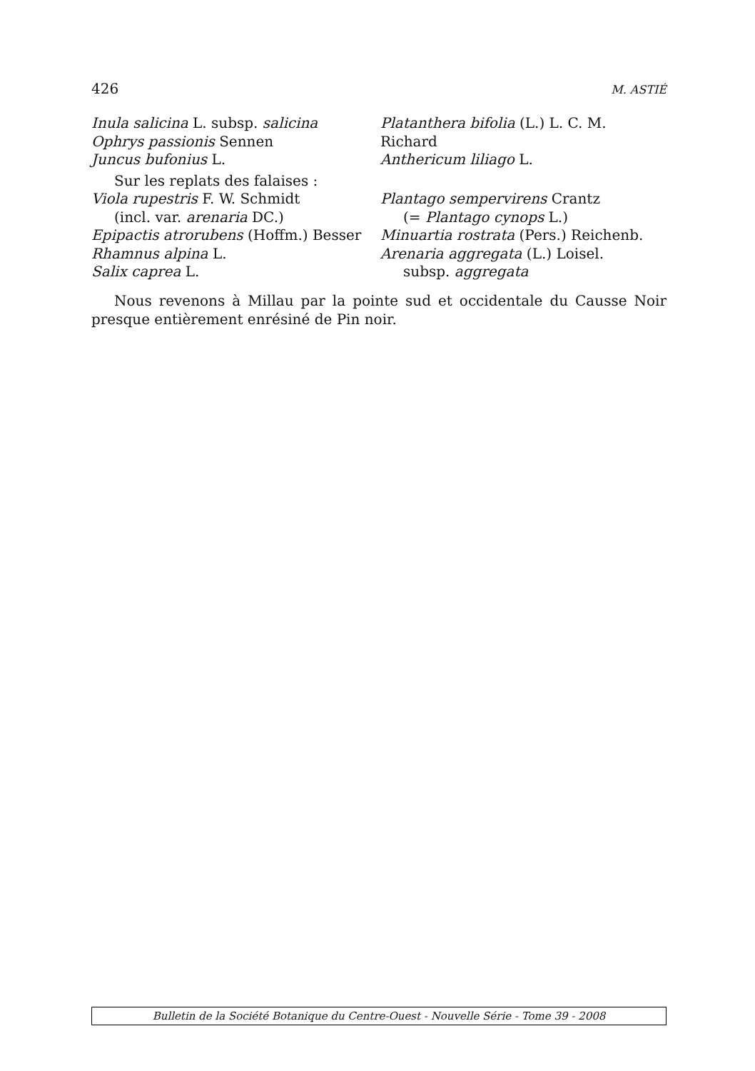426 M. ASTIÉ
Inula salicina L. subsp. salicina
Ophrys passionis Sennen
Juncus bufonius L.
Platanthera bifolia (L.) L. C. M. Richard
Anthericum liliago L.
Sur les replats des falaises :
Viola rupestris F. W. Schmidt
(incl. var. arenaria DC.)
Epipactis atrorubens (Hoffm.) Besser
Rhamnus alpina L.
Salix caprea L.
Plantago sempervirens Crantz
(= Plantago cynops L.)
Minuartia rostrata (Pers.) Reichenb.
Arenaria aggregata (L.) Loisel.
subsp. aggregata
Nous revenons à Millau par la pointe sud et occidentale du Causse Noir presque entièrement enrésiné de Pin noir.
Bulletin de la Société Botanique du Centre-Ouest - Nouvelle Série - Tome 39 - 2008